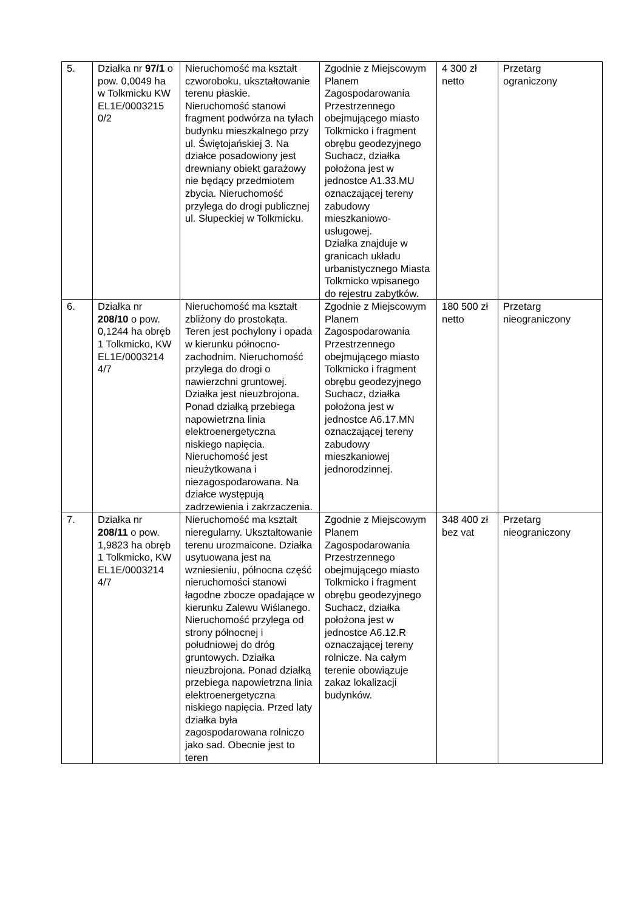| 5. | Działka nr 97/1 o pow. 0,0049 ha w Tolkmicku KW EL1E/0003215 0/2 | Nieruchomość ma kształt czworoboku, ukształtowanie terenu płaskie. Nieruchomość stanowi fragment podwórza na tyłach budynku mieszkalnego przy ul. Świętojańskiej 3. Na działce posadowiony jest drewniany obiekt garażowy nie będący przedmiotem zbycia. Nieruchomość przylega do drogi publicznej ul. Słupeckiej w Tolkmicku. | Zgodnie z Miejscowym Planem Zagospodarowania Przestrzennego obejmującego miasto Tolkmicko i fragment obrębu geodezyjnego Suchacz, działka położona jest w jednostce A1.33.MU oznaczającej tereny zabudowy mieszkaniowo-usługowej. Działka znajduje w granicach układu urbanistycznego Miasta Tolkmicko wpisanego do rejestru zabytków. | 4 300 zł netto | Przetarg ograniczony |
| 6. | Działka nr 208/10 o pow. 0,1244 ha obręb 1 Tolkmicko, KW EL1E/0003214 4/7 | Nieruchomość ma kształt zbliżony do prostokąta. Teren jest pochylony i opada w kierunku północno-zachodnim. Nieruchomość przylega do drogi o nawierzchni gruntowej. Działka jest nieuzbrojona. Ponad działką przebiega napowietrzna linia elektroenergetyczna niskiego napięcia. Nieruchomość jest nieużytkowana i niezagospodarowana. Na działce występują zadrzewienia i zakrzaczenia. | Zgodnie z Miejscowym Planem Zagospodarowania Przestrzennego obejmującego miasto Tolkmicko i fragment obrębu geodezyjnego Suchacz, działka położona jest w jednostce A6.17.MN oznaczającej tereny zabudowy mieszkaniowej jednorodzinnej. | 180 500 zł netto | Przetarg nieograniczony |
| 7. | Działka nr 208/11 o pow. 1,9823 ha obręb 1 Tolkmicko, KW EL1E/0003214 4/7 | Nieruchomość ma kształt nieregularny. Ukształtowanie terenu urozmaicone. Działka usytuowana jest na wzniesieniu, północna część nieruchomości stanowi łagodne zbocze opadające w kierunku Zalewu Wiślanego. Nieruchomość przylega od strony północnej i południowej do dróg gruntowych. Działka nieuzbrojona. Ponad działką przebiega napowietrzna linia elektroenergetyczna niskiego napięcia. Przed laty działka była zagospodarowana rolniczo jako sad. Obecnie jest to teren | Zgodnie z Miejscowym Planem Zagospodarowania Przestrzennego obejmującego miasto Tolkmicko i fragment obrębu geodezyjnego Suchacz, działka położona jest w jednostce A6.12.R oznaczającej tereny rolnicze. Na całym terenie obowiązuje zakaz lokalizacji budynków. | 348 400 zł bez vat | Przetarg nieograniczony |